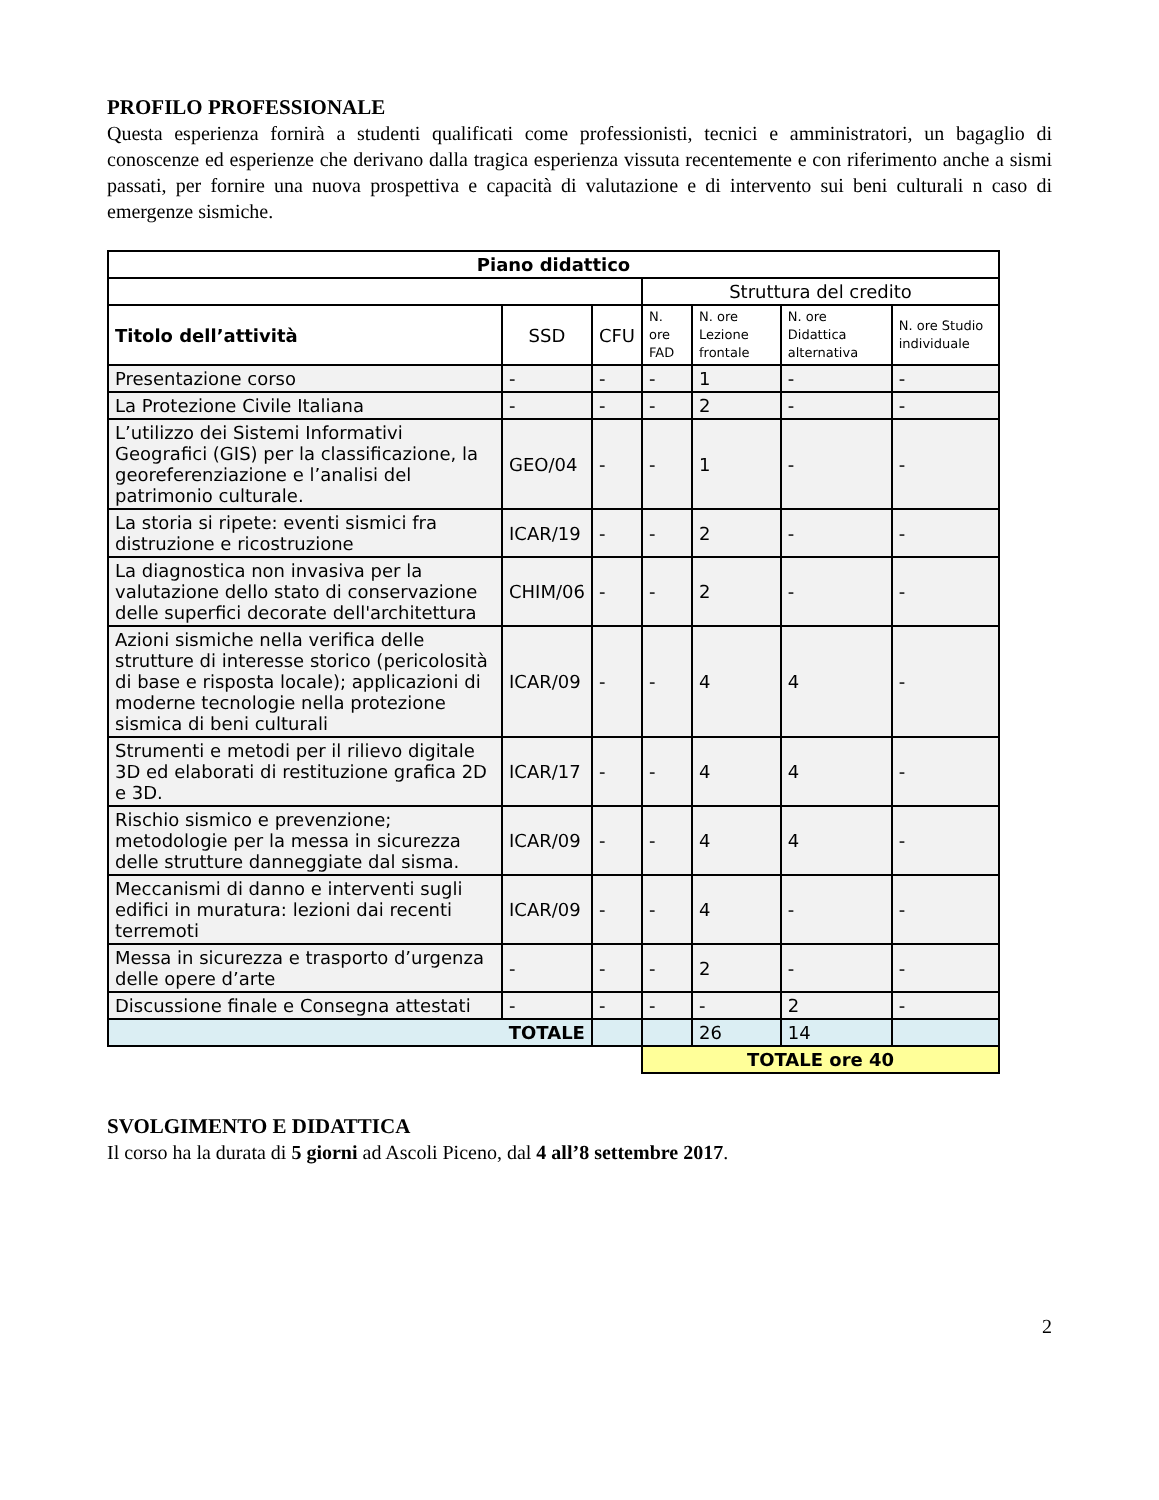PROFILO PROFESSIONALE
Questa esperienza fornirà a studenti qualificati come professionisti, tecnici e amministratori, un bagaglio di conoscenze ed esperienze che derivano dalla tragica esperienza vissuta recentemente e con riferimento anche a sismi passati, per fornire una nuova prospettiva e capacità di valutazione e di intervento sui beni culturali n caso di emergenze sismiche.
| Piano didattico | | | | | | |
| --- | --- | --- | --- | --- | --- | --- |
| | | | Struttura del credito | | | |
| Titolo dell’attività | SSD | CFU | N. ore FAD | N. ore Lezione frontale | N. ore Didattica alternativa | N. ore Studio individuale |
| Presentazione corso | - | - | - | 1 | - | - |
| La Protezione Civile Italiana | - | - | - | 2 | - | - |
| L’utilizzo dei Sistemi Informativi Geografici (GIS) per la classificazione, la georeferenziazione e l’analisi del patrimonio culturale. | GEO/04 | - | - | 1 | - | - |
| La storia si ripete: eventi sismici fra distruzione e ricostruzione | ICAR/19 | - | - | 2 | - | - |
| La diagnostica non invasiva per la valutazione dello stato di conservazione delle superfici decorate dell'architettura | CHIM/06 | - | - | 2 | - | - |
| Azioni sismiche nella verifica delle strutture di interesse storico (pericolosità di base e risposta locale); applicazioni di moderne tecnologie nella protezione sismica di beni culturali | ICAR/09 | - | - | 4 | 4 | - |
| Strumenti e metodi per il rilievo digitale 3D ed elaborati di restituzione grafica 2D e 3D. | ICAR/17 | - | - | 4 | 4 | - |
| Rischio sismico e prevenzione; metodologie per la messa in sicurezza delle strutture danneggiate dal sisma. | ICAR/09 | - | - | 4 | 4 | - |
| Meccanismi di danno e interventi sugli edifici in muratura: lezioni dai recenti terremoti | ICAR/09 | - | - | 4 | - | - |
| Messa in sicurezza e trasporto d’urgenza delle opere d’arte | - | - | - | 2 | - | - |
| Discussione finale e Consegna attestati | - | - | - | - | 2 | - |
| TOTALE | | | | 26 | 14 | |
| | | | TOTALE ore 40 | | | |
SVOLGIMENTO E DIDATTICA
Il corso ha la durata di 5 giorni ad Ascoli Piceno, dal 4 all’8 settembre 2017.
2